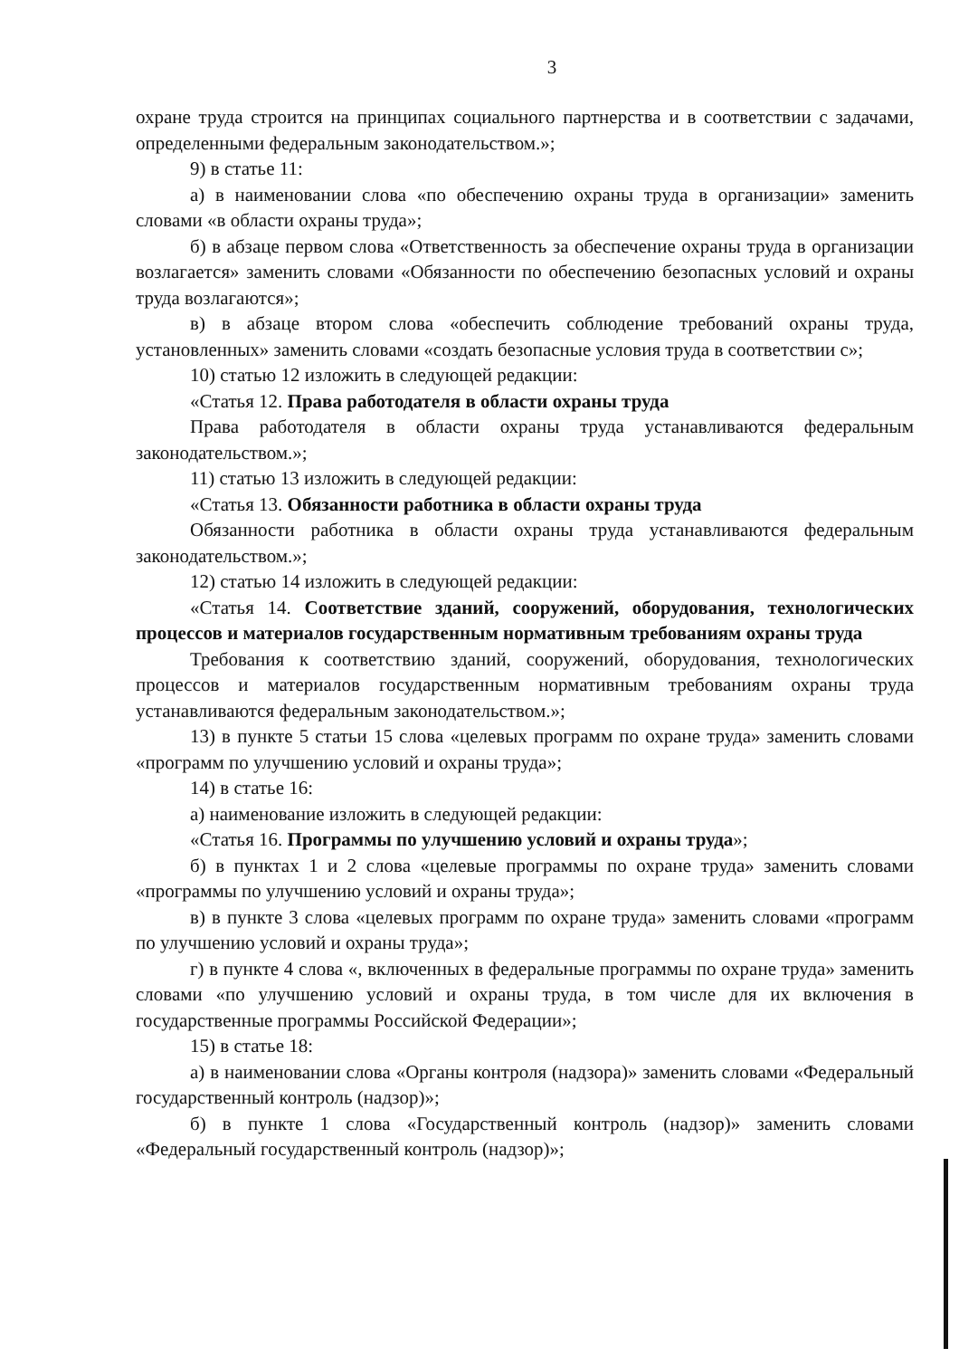3
охране труда строится на принципах социального партнерства и в соответствии с задачами, определенными федеральным законодательством.»;
9) в статье 11:
а) в наименовании слова «по обеспечению охраны труда в организации» заменить словами «в области охраны труда»;
б) в абзаце первом слова «Ответственность за обеспечение охраны труда в организации возлагается» заменить словами «Обязанности по обеспечению безопасных условий и охраны труда возлагаются»;
в) в абзаце втором слова «обеспечить соблюдение требований охраны труда, установленных» заменить словами «создать безопасные условия труда в соответствии с»;
10) статью 12 изложить в следующей редакции:
«Статья 12. Права работодателя в области охраны труда
Права работодателя в области охраны труда устанавливаются федеральным законодательством.»;
11) статью 13 изложить в следующей редакции:
«Статья 13. Обязанности работника в области охраны труда
Обязанности работника в области охраны труда устанавливаются федеральным законодательством.»;
12) статью 14 изложить в следующей редакции:
«Статья 14. Соответствие зданий, сооружений, оборудования, технологических процессов и материалов государственным нормативным требованиям охраны труда
Требования к соответствию зданий, сооружений, оборудования, технологических процессов и материалов государственным нормативным требованиям охраны труда устанавливаются федеральным законодательством.»;
13) в пункте 5 статьи 15 слова «целевых программ по охране труда» заменить словами «программ по улучшению условий и охраны труда»;
14) в статье 16:
а) наименование изложить в следующей редакции:
«Статья 16. Программы по улучшению условий и охраны труда»;
б) в пунктах 1 и 2 слова «целевые программы по охране труда» заменить словами «программы по улучшению условий и охраны труда»;
в) в пункте 3 слова «целевых программ по охране труда» заменить словами «программ по улучшению условий и охраны труда»;
г) в пункте 4 слова «, включенных в федеральные программы по охране труда» заменить словами «по улучшению условий и охраны труда, в том числе для их включения в государственные программы Российской Федерации»;
15) в статье 18:
а) в наименовании слова «Органы контроля (надзора)» заменить словами «Федеральный государственный контроль (надзор)»;
б) в пункте 1 слова «Государственный контроль (надзор)» заменить словами «Федеральный государственный контроль (надзор)»;